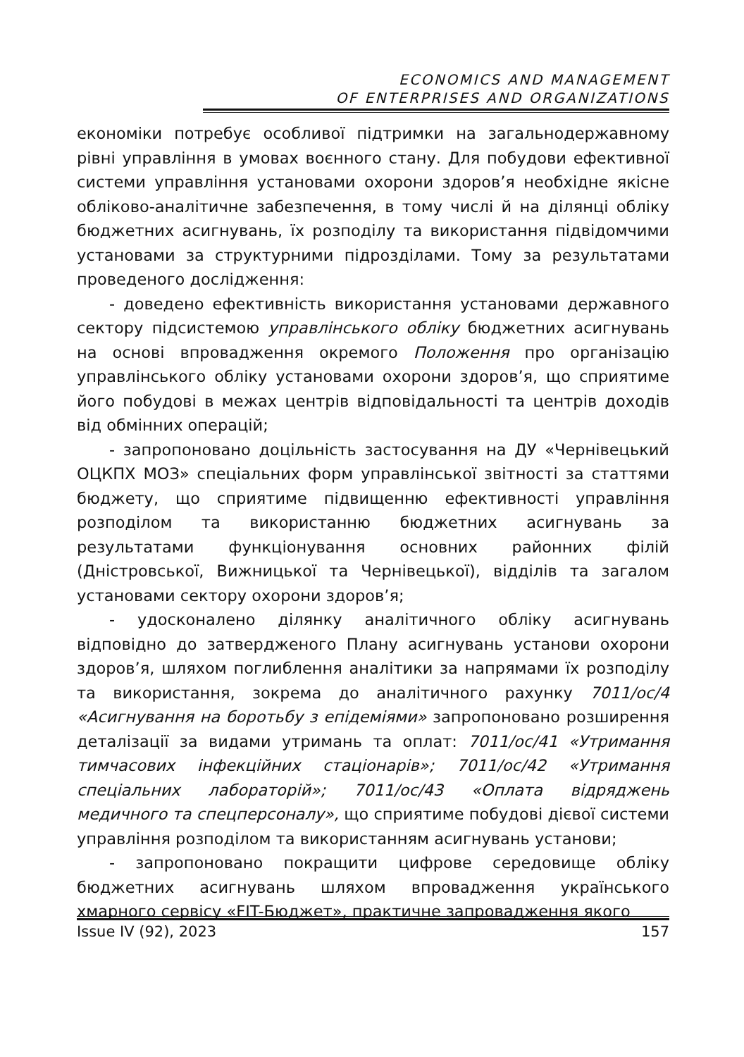ECONOMICS AND MANAGEMENT
OF ENTERPRISES AND ORGANIZATIONS
економіки потребує особливої підтримки на загальнодержавному рівні управління в умовах воєнного стану. Для побудови ефективної системи управління установами охорони здоров’я необхідне якісне обліково-аналітичне забезпечення, в тому числі й на ділянці обліку бюджетних асигнувань, їх розподілу та використання підвідомчими установами за структурними підрозділами. Тому за результатами проведеного дослідження:
- доведено ефективність використання установами державного сектору підсистемою управлінського обліку бюджетних асигнувань на основі впровадження окремого Положення про організацію управлінського обліку установами охорони здоров’я, що сприятиме його побудові в межах центрів відповідальності та центрів доходів від обмінних операцій;
- запропоновано доцільність застосування на ДУ «Чернівецький ОЦКПХ МОЗ» спеціальних форм управлінської звітності за статтями бюджету, що сприятиме підвищенню ефективності управління розподілом та використанню бюджетних асигнувань за результатами функціонування основних районних філій (Дністровської, Вижницької та Чернівецької), відділів та загалом установами сектору охорони здоров’я;
- удосконалено ділянку аналітичного обліку асигнувань відповідно до затвердженого Плану асигнувань установи охорони здоров’я, шляхом поглиблення аналітики за напрямами їх розподілу та використання, зокрема до аналітичного рахунку 7011/ос/4 «Асигнування на боротьбу з епідеміями» запропоновано розширення деталізації за видами утримань та оплат: 7011/ос/41 «Утримання тимчасових інфекційних стаціонарів»; 7011/ос/42 «Утримання спеціальних лабораторій»; 7011/ос/43 «Оплата відряджень медичного та спецперсоналу», що сприятиме побудові дієвої системи управління розподілом та використанням асигнувань установи;
- запропоновано покращити цифрове середовище обліку бюджетних асигнувань шляхом впровадження українського хмарного сервісу «FIT-Бюджет», практичне запровадження якого
Issue IV (92), 2023 157